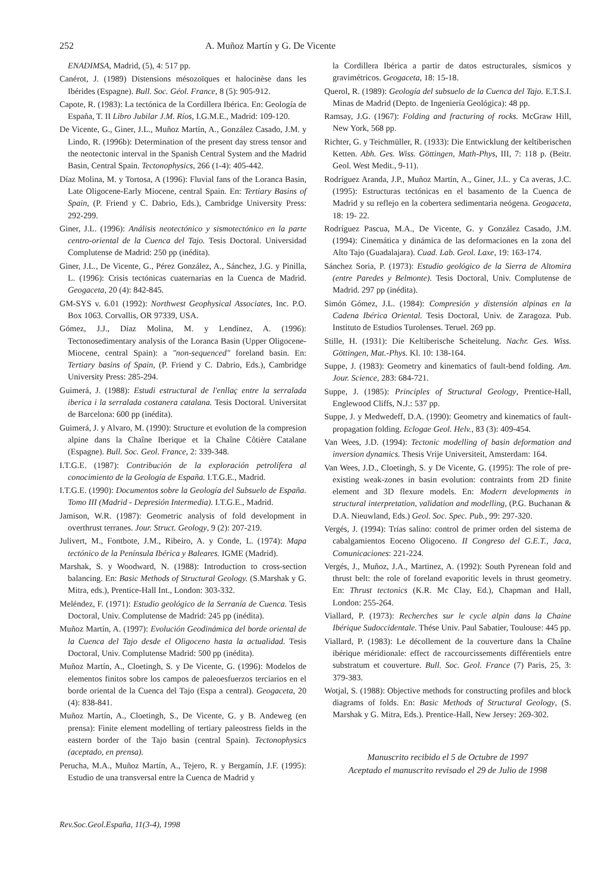252 A. Muñoz Martín y G. De Vicente
ENADIMSA, Madrid, (5), 4: 517 pp.
Canérot, J. (1989) Distensions mésozoïques et halocinèse dans les Ibérides (Espagne). Bull. Soc. Géol. France, 8 (5): 905-912.
Capote, R. (1983): La tectónica de la Cordillera Ibérica. En: Geología de España, T. II Libro Jubilar J.M. Ríos, I.G.M.E., Madrid: 109-120.
De Vicente, G., Giner, J.L., Muñoz Martín, A., González Casado, J.M. y Lindo, R. (1996b): Determination of the present day stress tensor and the neotectonic interval in the Spanish Central System and the Madrid Basin, Central Spain. Tectonophysics, 266 (1-4): 405-442.
Díaz Molina, M. y Tortosa, A (1996): Fluvial fans of the Loranca Basin, Late Oligocene-Early Miocene, central Spain. En: Tertiary Basins of Spain, (P. Friend y C. Dabrio, Eds.), Cambridge University Press: 292-299.
Giner, J.L. (1996): Análisis neotectónico y sismotectónico en la parte centro-oriental de la Cuenca del Tajo. Tesis Doctoral. Universidad Complutense de Madrid: 250 pp (inédita).
Giner, J.L., De Vicente, G., Pérez González, A., Sánchez, J.G. y Pinilla, L. (1996): Crisis tectónicas cuaternarias en la Cuenca de Madrid. Geogaceta, 20 (4): 842-845.
GM-SYS v. 6.01 (1992): Northwest Geophysical Associates, Inc. P.O. Box 1063. Corvallis, OR 97339, USA.
Gómez, J.J., Díaz Molina, M. y Lendínez, A. (1996): Tectonosedimentary analysis of the Loranca Basin (Upper Oligocene-Miocene, central Spain): a "non-sequenced" foreland basin. En: Tertiary basins of Spain, (P. Friend y C. Dabrio, Eds.), Cambridge University Press: 285-294.
Guimerá, J. (1988): Estudi estructural de l'enllaç entre la serralada iberica i la serralada costanera catalana. Tesis Doctoral. Universitat de Barcelona: 600 pp (inédita).
Guimerá, J. y Alvaro, M. (1990): Structure et evolution de la compresion alpine dans la Chaîne Iberique et la Chaîne Côtière Catalane (Espagne). Bull. Soc. Geol. France, 2: 339-348.
I.T.G.E. (1987): Contribución de la exploración petrolífera al conocimiento de la Geología de España. I.T.G.E., Madrid.
I.T.G.E. (1990): Documentos sobre la Geología del Subsuelo de España. Tomo III (Madrid - Depresión Intermedia). I.T.G.E., Madrid.
Jamison, W.R. (1987): Geometric analysis of fold development in overthrust terranes. Jour. Struct. Geology, 9 (2): 207-219.
Julivert, M., Fontbote, J.M., Ribeiro, A. y Conde, L. (1974): Mapa tectónico de la Península Ibérica y Baleares. IGME (Madrid).
Marshak, S. y Woodward, N. (1988): Introduction to cross-section balancing. En: Basic Methods of Structural Geology. (S.Marshak y G. Mitra, eds.), Prentice-Hall Int., London: 303-332.
Meléndez, F. (1971): Estudio geológico de la Serranía de Cuenca. Tesis Doctoral, Univ. Complutense de Madrid: 245 pp (inédita).
Muñoz Martín, A. (1997): Evolución Geodinámica del borde oriental de la Cuenca del Tajo desde el Oligoceno hasta la actualidad. Tesis Doctoral, Univ. Complutense Madrid: 500 pp (inédita).
Muñoz Martín, A., Cloetingh, S. y De Vicente, G. (1996): Modelos de elementos finitos sobre los campos de paleoesfuerzos terciarios en el borde oriental de la Cuenca del Tajo (Espa a central). Geogaceta, 20 (4): 838-841.
Muñoz Martín, A., Cloetingh, S., De Vicente, G. y B. Andeweg (en prensa): Finite element modelling of tertiary paleostress fields in the eastern border of the Tajo basin (central Spain). Tectonophysics (aceptado, en prensa).
Perucha, M.A., Muñoz Martín, A., Tejero, R. y Bergamín, J.F. (1995): Estudio de una transversal entre la Cuenca de Madrid y
Rev.Soc.Geol.España, 11(3-4), 1998
la Cordillera Ibérica a partir de datos estructurales, sísmicos y gravimétricos. Geogaceta, 18: 15-18.
Querol, R. (1989): Geología del subsuelo de la Cuenca del Tajo. E.T.S.I. Minas de Madrid (Depto. de Ingeniería Geológica): 48 pp.
Ramsay, J.G. (1967): Folding and fracturing of rocks. McGraw Hill, New York, 568 pp.
Richter, G. y Teichmüller, R. (1933): Die Entwicklung der keltiberischen Ketten. Abh. Ges. Wiss. Göttingen, Math-Phys, III, 7: 118 p. (Beitr. Geol. West Medit., 9-11).
Rodríguez Aranda, J.P., Muñoz Martín, A., Giner, J.L. y Ca averas, J.C. (1995): Estructuras tectónicas en el basamento de la Cuenca de Madrid y su reflejo en la cobertera sedimentaria neógena. Geogaceta, 18: 19- 22.
Rodríguez Pascua, M.A., De Vicente, G. y González Casado, J.M. (1994): Cinemática y dinámica de las deformaciones en la zona del Alto Tajo (Guadalajara). Cuad. Lab. Geol. Laxe, 19: 163-174.
Sánchez Soria, P. (1973): Estudio geológico de la Sierra de Altomira (entre Paredes y Belmonte). Tesis Doctoral, Univ. Complutense de Madrid. 297 pp (inédita).
Simón Gómez, J.L. (1984): Compresión y distensión alpinas en la Cadena Ibérica Oriental. Tesis Doctoral, Univ. de Zaragoza. Pub. Instituto de Estudios Turolenses. Teruel. 269 pp.
Stille, H. (1931): Die Keltiberische Scheitelung. Nachr. Ges. Wiss. Göttingen, Mat.-Phys. Kl. 10: 138-164.
Suppe, J. (1983): Geometry and kinematics of fault-bend folding. Am. Jour. Science, 283: 684-721.
Suppe, J. (1985): Principles of Structural Geology, Prentice-Hall, Englewood Cliffs, N.J.: 537 pp.
Suppe, J. y Medwedeff, D.A. (1990): Geometry and kinematics of fault-propagation folding. Eclogae Geol. Helv., 83 (3): 409-454.
Van Wees, J.D. (1994): Tectonic modelling of basin deformation and inversion dynamics. Thesis Vrije Universiteit, Amsterdam: 164.
Van Wees, J.D., Cloetingh, S. y De Vicente, G. (1995): The role of pre-existing weak-zones in basin evolution: contraints from 2D finite element and 3D flexure models. En: Modern developments in structural interpretation, validation and modelling, (P.G. Buchanan & D.A. Nieuwland, Eds.) Geol. Soc. Spec. Pub., 99: 297-320.
Vergés, J. (1994): Trías salino: control de primer orden del sistema de cabalgamientos Eoceno Oligoceno. II Congreso del G.E.T., Jaca, Comunicaciones: 221-224.
Vergés, J., Muñoz, J.A., Martinez, A. (1992): South Pyrenean fold and thrust belt: the role of foreland evaporitic levels in thrust geometry. En: Thrust tectonics (K.R. Mc Clay, Ed.), Chapman and Hall, London: 255-264.
Viallard, P. (1973): Recherches sur le cycle alpin dans la Chaine Ibérique Sudoccidentale. Thése Univ. Paul Sabatier, Toulouse: 445 pp.
Viallard, P. (1983): Le décollement de la couverture dans la Chaîne ibérique méridionale: effect de raccourcissements différentiels entre substratum et couverture. Bull. Soc. Geol. France (7) Paris, 25, 3: 379-383.
Wotjal, S. (1988): Objective methods for constructing profiles and block diagrams of folds. En: Basic Methods of Structural Geology, (S. Marshak y G. Mitra, Eds.). Prentice-Hall, New Jersey: 269-302.
Manuscrito recibido el 5 de Octubre de 1997
Aceptado el manuscrito revisado el 29 de Julio de 1998